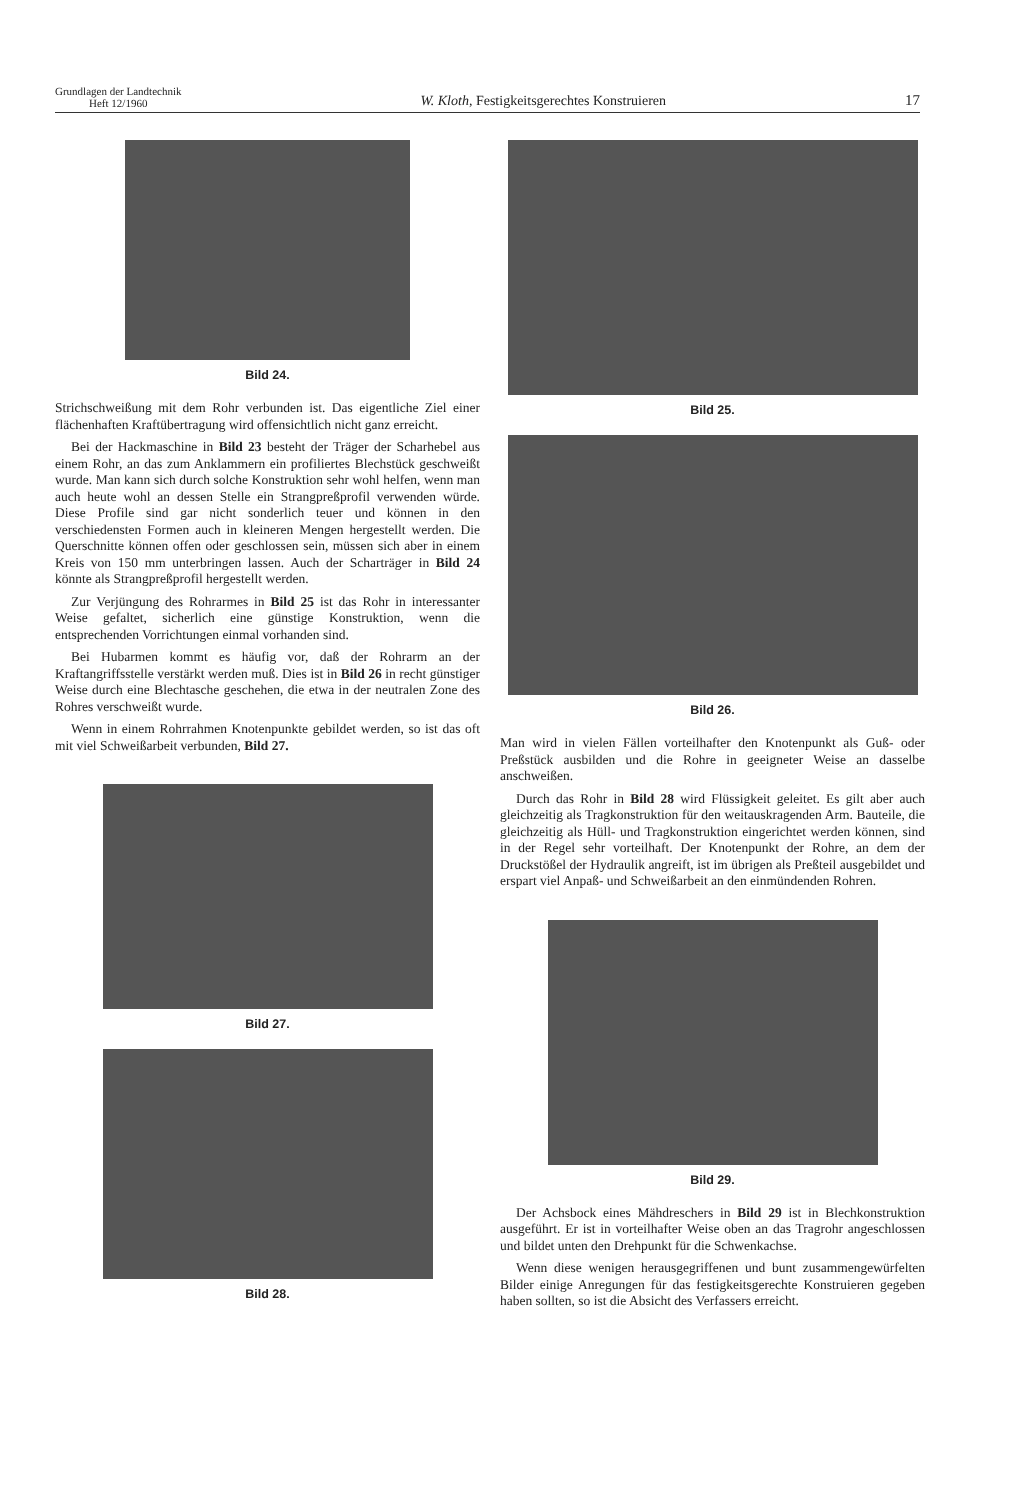Grundlagen der Landtechnik
Heft 12/1960
W. Kloth, Festigkeitsgerechtes Konstruieren
17
Bild 24.
Strichschweißung mit dem Rohr verbunden ist. Das eigentliche Ziel einer flächenhaften Kraftübertragung wird offensichtlich nicht ganz erreicht.
Bei der Hackmaschine in Bild 23 besteht der Träger der Scharhebel aus einem Rohr, an das zum Anklammern ein profiliertes Blechstück geschweißt wurde. Man kann sich durch solche Konstruktion sehr wohl helfen, wenn man auch heute wohl an dessen Stelle ein Strangpreßprofil verwenden würde. Diese Profile sind gar nicht sonderlich teuer und können in den verschiedensten Formen auch in kleineren Mengen hergestellt werden. Die Querschnitte können offen oder geschlossen sein, müssen sich aber in einem Kreis von 150 mm unterbringen lassen. Auch der Scharträger in Bild 24 könnte als Strangpreßprofil hergestellt werden.
Zur Verjüngung des Rohrarmes in Bild 25 ist das Rohr in interessanter Weise gefaltet, sicherlich eine günstige Konstruktion, wenn die entsprechenden Vorrichtungen einmal vorhanden sind.
Bei Hubarmen kommt es häufig vor, daß der Rohrarm an der Kraftangriffsstelle verstärkt werden muß. Dies ist in Bild 26 in recht günstiger Weise durch eine Blechtasche geschehen, die etwa in der neutralen Zone des Rohres verschweißt wurde.
Wenn in einem Rohrrahmen Knotenpunkte gebildet werden, so ist das oft mit viel Schweißarbeit verbunden, Bild 27.
Bild 27.
Bild 28.
Bild 25.
Bild 26.
Man wird in vielen Fällen vorteilhafter den Knotenpunkt als Guß- oder Preßstück ausbilden und die Rohre in geeigneter Weise an dasselbe anschweißen.
Durch das Rohr in Bild 28 wird Flüssigkeit geleitet. Es gilt aber auch gleichzeitig als Tragkonstruktion für den weitauskragenden Arm. Bauteile, die gleichzeitig als Hüll- und Tragkonstruktion eingerichtet werden können, sind in der Regel sehr vorteilhaft. Der Knotenpunkt der Rohre, an dem der Druckstößel der Hydraulik angreift, ist im übrigen als Preßteil ausgebildet und erspart viel Anpaß- und Schweißarbeit an den einmündenden Rohren.
Bild 29.
Der Achsbock eines Mähdreschers in Bild 29 ist in Blechkonstruktion ausgeführt. Er ist in vorteilhafter Weise oben an das Tragrohr angeschlossen und bildet unten den Drehpunkt für die Schwenkachse.
Wenn diese wenigen herausgegriffenen und bunt zusammengewürfelten Bilder einige Anregungen für das festigkeitsgerechte Konstruieren gegeben haben sollten, so ist die Absicht des Verfassers erreicht.